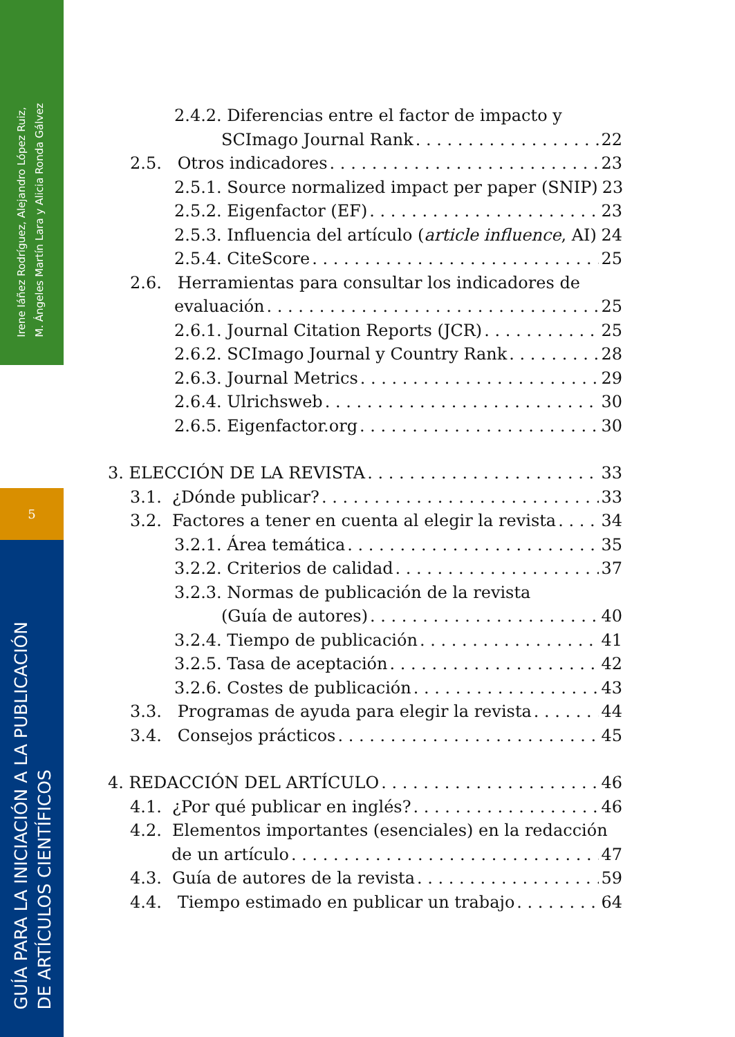Irene Iáñez Rodríguez, Alejandro López Ruiz,
M. Ángeles Martín Lara y Alicia Ronda Gálvez
5
GUÍA PARA LA INICIACIÓN A LA PUBLICACIÓN
DE ARTÍCULOS CIENTÍFICOS
2.4.2. Diferencias entre el factor de impacto y
SCImago Journal Rank 22
2.5. Otros indicadores 23
2.5.1. Source normalized impact per paper (SNIP) 23
2.5.2. Eigenfactor (EF) 23
2.5.3. Influencia del artículo (article influence, AI) 24
2.5.4. CiteScore 25
2.6. Herramientas para consultar los indicadores de
evaluación 25
2.6.1. Journal Citation Reports (JCR) 25
2.6.2. SCImago Journal y Country Rank 28
2.6.3. Journal Metrics 29
2.6.4. Ulrichsweb 30
2.6.5. Eigenfactor.org 30
3. ELECCIÓN DE LA REVISTA 33
3.1. ¿Dónde publicar? 33
3.2. Factores a tener en cuenta al elegir la revista 34
3.2.1. Área temática 35
3.2.2. Criterios de calidad 37
3.2.3. Normas de publicación de la revista
(Guía de autores) 40
3.2.4. Tiempo de publicación 41
3.2.5. Tasa de aceptación 42
3.2.6. Costes de publicación 43
3.3. Programas de ayuda para elegir la revista 44
3.4. Consejos prácticos 45
4. REDACCIÓN DEL ARTÍCULO 46
4.1. ¿Por qué publicar en inglés? 46
4.2. Elementos importantes (esenciales) en la redacción
de un artículo 47
4.3. Guía de autores de la revista 59
4.4. Tiempo estimado en publicar un trabajo 64